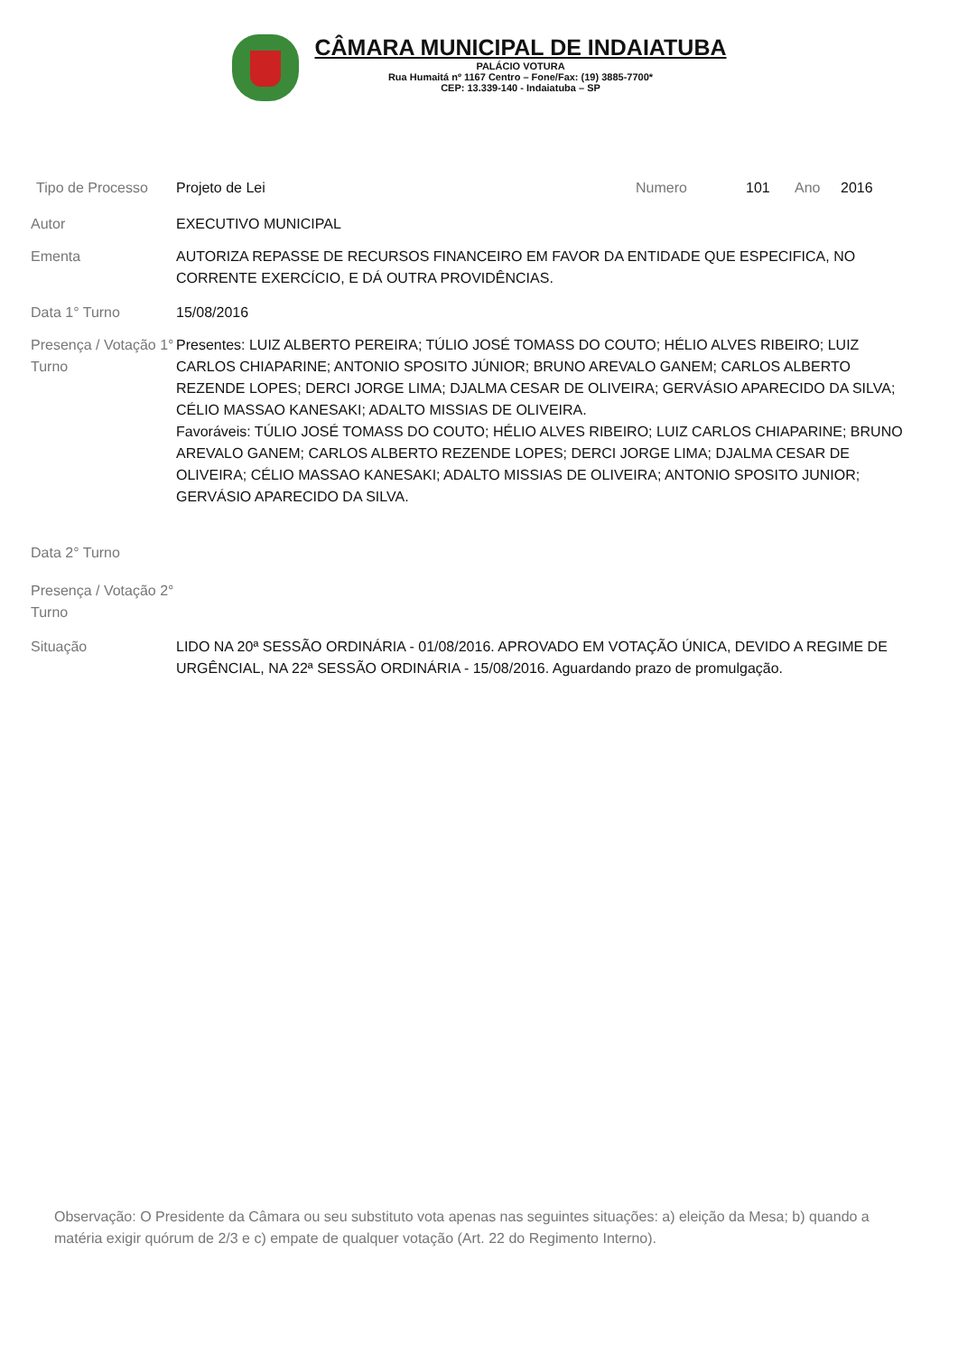CÂMARA MUNICIPAL DE INDAIATUBA
PALÁCIO VOTURA
Rua Humaitá nº 1167 Centro – Fone/Fax: (19) 3885-7700*
CEP: 13.339-140 - Indaiatuba – SP
Tipo de Processo Projeto de Lei Numero 101 Ano 2016
Autor EXECUTIVO MUNICIPAL
Ementa AUTORIZA REPASSE DE RECURSOS FINANCEIRO EM FAVOR DA ENTIDADE QUE ESPECIFICA, NO CORRENTE EXERCÍCIO, E DÁ OUTRA PROVIDÊNCIAS.
Data 1° Turno 15/08/2016
Presença / Votação 1° Turno
Presentes: LUIZ ALBERTO PEREIRA; TÚLIO JOSÉ TOMASS DO COUTO; HÉLIO ALVES RIBEIRO; LUIZ CARLOS CHIAPARINE; ANTONIO SPOSITO JÚNIOR; BRUNO AREVALO GANEM; CARLOS ALBERTO REZENDE LOPES; DERCI JORGE LIMA; DJALMA CESAR DE OLIVEIRA; GERVÁSIO APARECIDO DA SILVA; CÉLIO MASSAO KANESAKI; ADALTO MISSIAS DE OLIVEIRA.
Favoráveis: TÚLIO JOSÉ TOMASS DO COUTO; HÉLIO ALVES RIBEIRO; LUIZ CARLOS CHIAPARINE; BRUNO AREVALO GANEM; CARLOS ALBERTO REZENDE LOPES; DERCI JORGE LIMA; DJALMA CESAR DE OLIVEIRA; CÉLIO MASSAO KANESAKI; ADALTO MISSIAS DE OLIVEIRA; ANTONIO SPOSITO JUNIOR; GERVÁSIO APARECIDO DA SILVA.
Data 2° Turno
Presença / Votação 2° Turno
Situação LIDO NA 20ª SESSÃO ORDINÁRIA - 01/08/2016. APROVADO EM VOTAÇÃO ÚNICA, DEVIDO A REGIME DE URGÊNCIAL, NA 22ª SESSÃO ORDINÁRIA - 15/08/2016. Aguardando prazo de promulgação.
Observação: O Presidente da Câmara ou seu substituto vota apenas nas seguintes situações: a) eleição da Mesa; b) quando a matéria exigir quórum de 2/3 e c) empate de qualquer votação (Art. 22 do Regimento Interno).